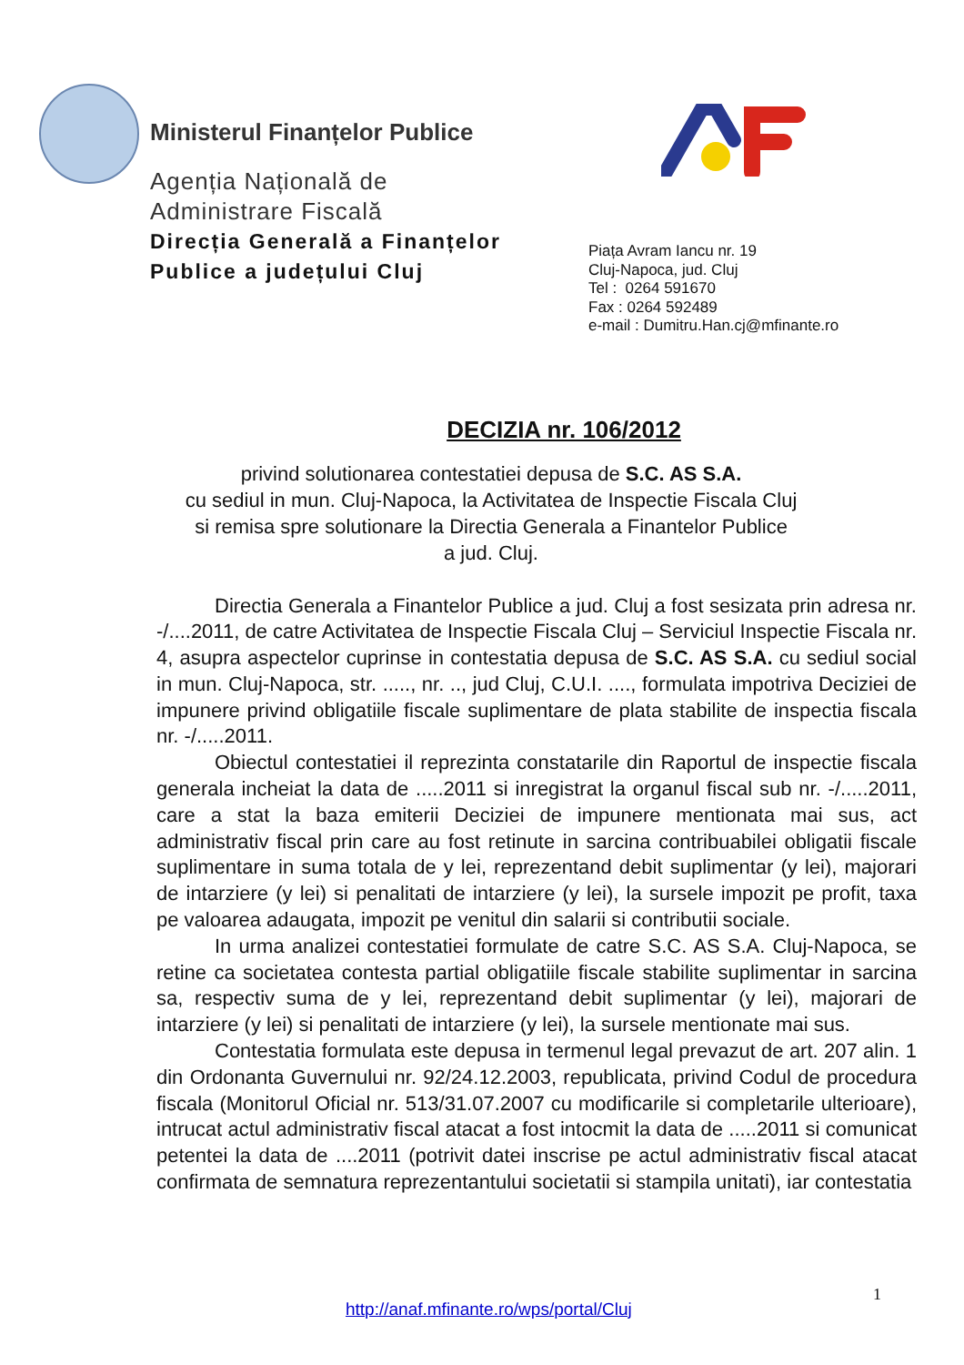Ministerul Finanțelor Publice
Agenția Națională de
Administrare Fiscală
Direcția Generală a Finanțelor Publice a județului Cluj
Piața Avram Iancu nr. 19
Cluj-Napoca, jud. Cluj
Tel : 0264 591670
Fax : 0264 592489
e-mail : Dumitru.Han.cj@mfinante.ro
DECIZIA nr. 106/2012
privind solutionarea contestatiei depusa de S.C. AS S.A.
cu sediul in mun. Cluj-Napoca, la Activitatea de Inspectie Fiscala Cluj
si remisa spre solutionare la Directia Generala a Finantelor Publice
a jud. Cluj.
Directia Generala a Finantelor Publice a jud. Cluj a fost sesizata prin adresa nr. -/....2011, de catre Activitatea de Inspectie Fiscala Cluj – Serviciul Inspectie Fiscala nr. 4, asupra aspectelor cuprinse in contestatia depusa de S.C. AS S.A. cu sediul social in mun. Cluj-Napoca, str. ....., nr. .., jud Cluj, C.U.I. ...., formulata impotriva Deciziei de impunere privind obligatiile fiscale suplimentare de plata stabilite de inspectia fiscala nr. -/.....2011.
Obiectul contestatiei il reprezinta constatarile din Raportul de inspectie fiscala generala incheiat la data de .....2011 si inregistrat la organul fiscal sub nr. -/.....2011, care a stat la baza emiterii Deciziei de impunere mentionata mai sus, act administrativ fiscal prin care au fost retinute in sarcina contribuabilei obligatii fiscale suplimentare in suma totala de y lei, reprezentand debit suplimentar (y lei), majorari de intarziere (y lei) si penalitati de intarziere (y lei), la sursele impozit pe profit, taxa pe valoarea adaugata, impozit pe venitul din salarii si contributii sociale.
In urma analizei contestatiei formulate de catre S.C. AS S.A. Cluj-Napoca, se retine ca societatea contesta partial obligatiile fiscale stabilite suplimentar in sarcina sa, respectiv suma de y lei, reprezentand debit suplimentar (y lei), majorari de intarziere (y lei) si penalitati de intarziere (y lei), la sursele mentionate mai sus.
Contestatia formulata este depusa in termenul legal prevazut de art. 207 alin. 1 din Ordonanta Guvernului nr. 92/24.12.2003, republicata, privind Codul de procedura fiscala (Monitorul Oficial nr. 513/31.07.2007 cu modificarile si completarile ulterioare), intrucat actul administrativ fiscal atacat a fost intocmit la data de .....2011 si comunicat petentei la data de ....2011 (potrivit datei inscrise pe actul administrativ fiscal atacat confirmata de semnatura reprezentantului societatii si stampila unitati), iar contestatia
1
http://anaf.mfinante.ro/wps/portal/Cluj